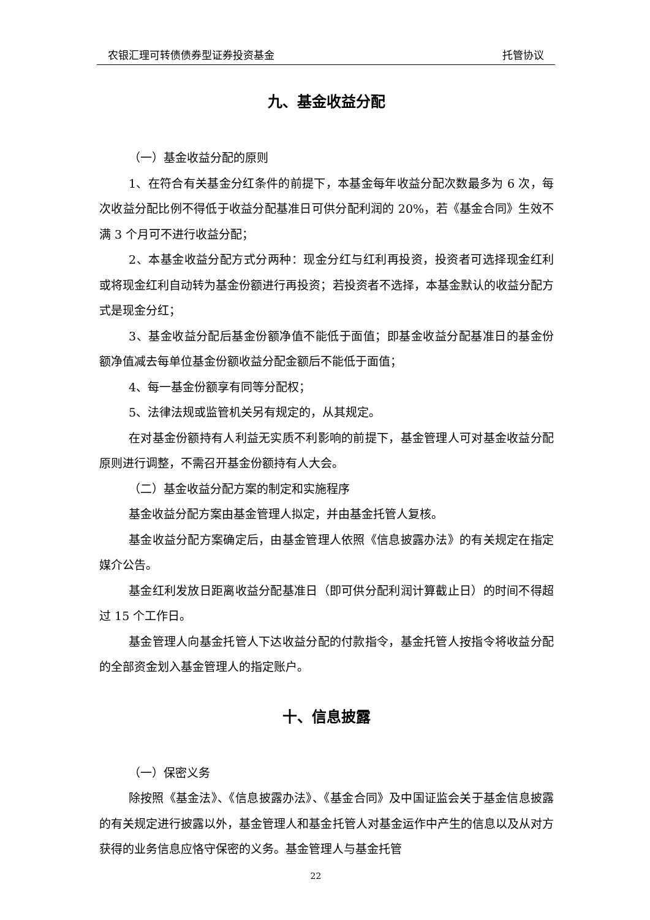农银汇理可转债债券型证券投资基金 托管协议
九、基金收益分配
（一）基金收益分配的原则
1、在符合有关基金分红条件的前提下，本基金每年收益分配次数最多为 6 次，每次收益分配比例不得低于收益分配基准日可供分配利润的 20%，若《基金合同》生效不满 3 个月可不进行收益分配；
2、本基金收益分配方式分两种：现金分红与红利再投资，投资者可选择现金红利或将现金红利自动转为基金份额进行再投资；若投资者不选择，本基金默认的收益分配方式是现金分红；
3、基金收益分配后基金份额净值不能低于面值；即基金收益分配基准日的基金份额净值减去每单位基金份额收益分配金额后不能低于面值；
4、每一基金份额享有同等分配权；
5、法律法规或监管机关另有规定的，从其规定。
在对基金份额持有人利益无实质不利影响的前提下，基金管理人可对基金收益分配原则进行调整，不需召开基金份额持有人大会。
（二）基金收益分配方案的制定和实施程序
基金收益分配方案由基金管理人拟定，并由基金托管人复核。
基金收益分配方案确定后，由基金管理人依照《信息披露办法》的有关规定在指定媒介公告。
基金红利发放日距离收益分配基准日（即可供分配利润计算截止日）的时间不得超过 15 个工作日。
基金管理人向基金托管人下达收益分配的付款指令，基金托管人按指令将收益分配的全部资金划入基金管理人的指定账户。
十、信息披露
（一）保密义务
除按照《基金法》、《信息披露办法》、《基金合同》及中国证监会关于基金信息披露的有关规定进行披露以外，基金管理人和基金托管人对基金运作中产生的信息以及从对方获得的业务信息应恪守保密的义务。基金管理人与基金托管
22